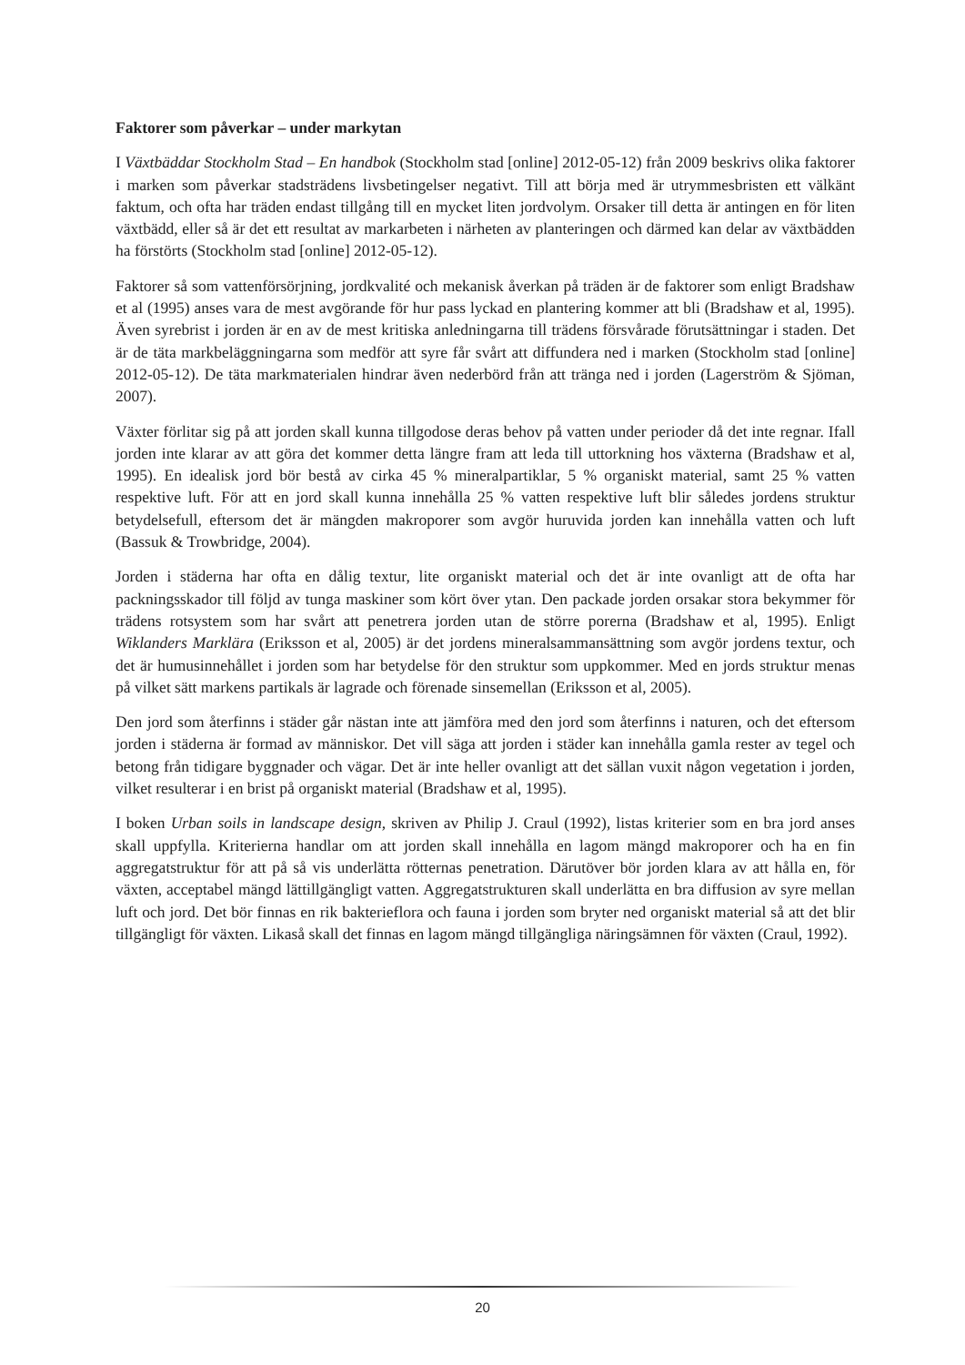Faktorer som påverkar – under markytan
I Växtbäddar Stockholm Stad – En handbok (Stockholm stad [online] 2012-05-12) från 2009 beskrivs olika faktorer i marken som påverkar stadsträdens livsbetingelser negativt. Till att börja med är utrymmesbristen ett välkänt faktum, och ofta har träden endast tillgång till en mycket liten jordvolym. Orsaker till detta är antingen en för liten växtbädd, eller så är det ett resultat av markarbeten i närheten av planteringen och därmed kan delar av växtbädden ha förstörts (Stockholm stad [online] 2012-05-12).
Faktorer så som vattenförsörjning, jordkvalité och mekanisk åverkan på träden är de faktorer som enligt Bradshaw et al (1995) anses vara de mest avgörande för hur pass lyckad en plantering kommer att bli (Bradshaw et al, 1995). Även syrebrist i jorden är en av de mest kritiska anledningarna till trädens försvårade förutsättningar i staden. Det är de täta markbeläggningarna som medför att syre får svårt att diffundera ned i marken (Stockholm stad [online] 2012-05-12). De täta markmaterialen hindrar även nederbörd från att tränga ned i jorden (Lagerström & Sjöman, 2007).
Växter förlitar sig på att jorden skall kunna tillgodose deras behov på vatten under perioder då det inte regnar. Ifall jorden inte klarar av att göra det kommer detta längre fram att leda till uttorkning hos växterna (Bradshaw et al, 1995). En idealisk jord bör bestå av cirka 45 % mineralpartiklar, 5 % organiskt material, samt 25 % vatten respektive luft. För att en jord skall kunna innehålla 25 % vatten respektive luft blir således jordens struktur betydelsefull, eftersom det är mängden makroporer som avgör huruvida jorden kan innehålla vatten och luft (Bassuk & Trowbridge, 2004).
Jorden i städerna har ofta en dålig textur, lite organiskt material och det är inte ovanligt att de ofta har packningsskador till följd av tunga maskiner som kört över ytan. Den packade jorden orsakar stora bekymmer för trädens rotsystem som har svårt att penetrera jorden utan de större porerna (Bradshaw et al, 1995). Enligt Wiklanders Marklära (Eriksson et al, 2005) är det jordens mineralsammansättning som avgör jordens textur, och det är humusinnehållet i jorden som har betydelse för den struktur som uppkommer. Med en jords struktur menas på vilket sätt markens partikals är lagrade och förenade sinsemellan (Eriksson et al, 2005).
Den jord som återfinns i städer går nästan inte att jämföra med den jord som återfinns i naturen, och det eftersom jorden i städerna är formad av människor. Det vill säga att jorden i städer kan innehålla gamla rester av tegel och betong från tidigare byggnader och vägar. Det är inte heller ovanligt att det sällan vuxit någon vegetation i jorden, vilket resulterar i en brist på organiskt material (Bradshaw et al, 1995).
I boken Urban soils in landscape design, skriven av Philip J. Craul (1992), listas kriterier som en bra jord anses skall uppfylla. Kriterierna handlar om att jorden skall innehålla en lagom mängd makroporer och ha en fin aggregatstruktur för att på så vis underlätta rötternas penetration. Därutöver bör jorden klara av att hålla en, för växten, acceptabel mängd lättillgängligt vatten. Aggregatstrukturen skall underlätta en bra diffusion av syre mellan luft och jord. Det bör finnas en rik bakterieflora och fauna i jorden som bryter ned organiskt material så att det blir tillgängligt för växten. Likaså skall det finnas en lagom mängd tillgängliga näringsämnen för växten (Craul, 1992).
20